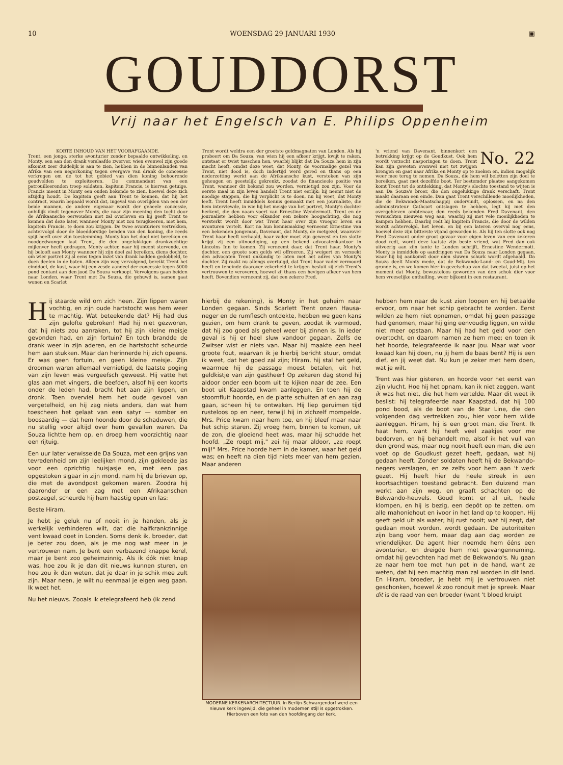10 WOENSDAG 29 JANUARI 1930 ▣
GOUDDORST
Vrij naar het Engelsch van E. Philips Oppenheim
KORTE INHOUD VAN HET VOORAFGAANDE.
Trent, een jonge, sterke avonturier zonder bepaalde ontwikkeling, en Monty, een aan den drank verslaafde zwerver, wien evenwel zijn goede afkomst zeer duidelijk is aan te zien, hebben in de binnenlanden van Afrika van een negerkoning tegen overgave van drank de concessie verkregen om de tot het gebied van dien koning behoorende goudvelden te exploiteeren. De commandant van een patrouilleerenden troep soldaten, kapitein Francis, is hiervan getuige. Francis meent in Monty een ouden bekende te zien, hoewel deze zich afzijdig houdt. De kapitein geeft aan Trent te kennen, dat hij het contract, waarin bepaald wordt dat, ingeval van overlijden van een der beide mannen, de andere eigenaar wordt der geheele concessie, onbillijk vindt tegenover Monty, die naar zijn meening den tocht door de Afrikaansche oerwouden niet zal overleven en hij geeft Trent te kennen dat deze later, wanneer Monty niet zou terugkeeren, met hem, kapitein Francis, te doen zou krijgen. De twee avonturiers vertrekken, achtervolgd door de bloeddorstige benden van den koning, die reeds spijt heeft over zijn toestemming. Monty kan het doel niet bereiken en noodgedwongen laat Trent, die den ongelukkigen drankzuchtige mijlenver heeft gedragen, Monty achter, naar hij meent stervende, en hij belooft aan Monty wanneer hij zijn doel zal bereiken, diens dochter, om wier portret zij al eens tegen inzet van drank hadden gedobbeld, te doen deelen in de baten. Alleen zijn weg vervolgend, bereikt Trent het einddoel, de kust, waar hij een zesde aandeel der concessie tegen 5000 pond contant aan den jood Da Souza verkoopt. Vervolgens gaan beiden naar Londen, waar Trent met Da Souza, die gehuwd is, samen gaat wonen en Scarlet
Trent wordt weldra een der grootste geldmagnaten van Londen. Als hij probeert om Da Souza, van wien hij een afkeer krijgt, kwijt te raken, ontstaat er twist tusschen hen, waarbij blijkt dat Da Souza hem in zijn macht heeft, omdat deze weet, dat Monty, de voormalige gezel van Trent, niet dood is, doch indertijd werd gered en thans op een nederzetting werkt aan de Afrikaansche kust, verstoken van zijn geheugen en geestelijk gekrenkt, zoodat de financieele positie van Trent, wanneer dit bekend zou worden, vernietigd zou zijn. Voor de eerste maal in zijn leven handelt Trent niet eerlijk: hij neemt niet de noodige stappen, die hij verplicht is te doen, nu hij weet, dat Monty leeft. Trent heeft inmiddels kennis gemaakt met een journaliste, die hem interviewde, in wie hij het meisje van het portret, Monty's dochter herkent, die den naam voert van Ernestine Wendermott. Trent en de journaliste hebben voor elkander een zekere hoogachting, die nog versterkt wordt door wat Trent haar over zijn vroeger leven en avonturen vertelt. Kort na hun kennismaking verneemt Ernestine van een bekenden jongeman, Davenant, dat Monty, de metgezel, waarover Trent haar heeft verhaald, haar vader moet zijn geweest en ten slotte krijgt zij een uitnoodiging, op een bekend advocatenkantoor in Lincolns Inn te komen. Zij verneemt daar, dat Trent haar, Monty's dochter, een groote som gelds wil offreeren. Zij weigert en verzoekt den advocaten Trent onkundig te laten met het adres van Monty's dochter. Zij raakt nu allengs overtuigd, dat Trent haar vader vermoord heeft en teneinde daarover zekerheid te krijgen besluit zij zich Trent's vertrouwen te veroveren, hoewel zij thans een hevigen afkeer van hem heeft. Bovendien verneemt zij, dat een zekere Fred,
No. 22 'n vriend van Davenant, binnenkort een betrekking krijgt op de Goudkust. Ook hem wordt verzocht nasporingen te doen. Trent kan zijn geweten evenwel niet tot zwijgen brengen en gaat naar Afrika en Monty op te zoeken en, indien mogelijk weer mee terug te nemen. Da Souza, die hem wil beletten zijn doel te bereiken, gaat met dezelfde boot. Ter bestemder plaatse aangekomen komt Trent tot de ontdekking, dat Monty's slechte toestand te wijten is aan Da Souza's broer, die den ongelukkige drank verschaft. Trent maakt daaraan een einde. Dan gaat Trent verschillende moeilijkheden, die de Bekwando-Maatschappij ondervindt, oplossen, en na den administrateur Cathcart ontslagen te hebben, legt hij met den overgebleven ambtenaar, den reeds bekenden Fred Davenant, den vereischten nieuwen weg aan, waarbij zij met vele moeilijkheden te kampen hebben. Daarbij redt hij kapitein Francis, die door de wilden wordt achtervolgd, het leven, en bij een lateren overval nog eens, hoewel deze zijn bitterste vijand geworden is. Als hij ten slotte ook nog Fred Davenant onder groot gevaar voor eigen leven van een zekeren dood redt, wordt deze laatste zijn beste vriend, wat Fred dan ook uitvoerig aan zijn tante te Londen schrijft, Ernestine Wendermott. Monty is inmiddels op aandringen van Da Souza naar Londen gegaan, waar hij bij aankomst door dien sluwen schurk wordt afgehaald. Da Souza deelt Monty mede, dat de Bekwando-Land- en Goud-Mij. ten gronde is, en we komen hier in gezelschap van dat tweetal, juist op het moment dat Monty, bewusteloos geworden van den schok dier voor hem vreeselijke onthulling, weer bijkomt in een restaurant.
Hij staarde wild om zich heen. Zijn lippen waren vochtig, en zijn oude hartstocht was hem weer te machtig. Wat beteekende dat? Hij had dus zijn gelofte gebroken! Had hij niet gezworen, dat hij niets zou aanraken, tot hij zijn kleine meisje gevonden had, en zijn fortuin? En toch brandde de drank weer in zijn aderen, en de hartstocht scheurde hem aan stukken. Maar dan herinnerde hij zich opeens. Er was geen fortuin, en geen kleine meisje. Zijn droomen waren allemaal vernietigd, de laatste poging van zijn leven was vergeefsch geweest. Hij vatte het glas aan met vingers, die beefden, alsof hij een koorts onder de leden had, bracht het aan zijn lippen, en dronk. Toen overviel hem het oude gevoel van vergetelheid, en hij zag niets anders, dan wat hem toescheen het gelaat van een satyr — somber en boosaardig — dat hem hoonde door de schaduwen, die nu stellig voor altijd over hem gevallen waren. Da Souza lichtte hem op, en droeg hem voorzichtig naar een rijtuig.
Een uur later verwisselde Da Souza, met een grijns van tevredenheid om zijn leelijken mond, zijn gekleede jas voor een opzichtig huisjasje en, met een pas opgestoken sigaar in zijn mond, nam hij de brieven op, die met de avondpost gekomen waren. Zoodra hij daaronder er een zag met een Afrikaanschen postzegel, scheurde hij hem haastig open en las:
Beste Hiram,
Je hebt je geluk nu of nooit in je handen, als je werkelijk verhinderen wilt, dat die halfkrankzinnige vent kwaad doet in Londen. Soms denk ik, broeder, dat je beter zou doen, als je me nog wat meer in je vertrouwen nam. Je bent een verbazend knappe kerel, maar je bent zoo geheimzinnig. Als ik óók niet knap was, hoe zou ik je dan dit nieuws kunnen sturen, en hoe zou ik dan weten, dat je daar in je schik mee zult zijn. Maar neen, je wilt nu eenmaal je eigen weg gaan. Ik weet het.
Nu het nieuws. Zooals ik etelegrafeerd heb (ik zend
hierbij de rekening), is Monty in het geheim naar Londen gegaan. Sinds Scarlett Trent onzen Hausa-neger en de rumflesch ontdekte, hebben we geen kans gezien, om hem drank te geven, zoodat ik vermoed, dat hij zoo goed als geheel weer bij zinnen is. In ieder geval is hij er heel sluw vandoor gegaan. Zelfs de Zwitser wist er niets van. Maar hij maakte een heel groote fout, waarvan ik je hierbij bericht stuur, omdat ik weet, dat het goed zal zijn; Hiram, hij stal het geld, waarmee hij de passage moest betalen, uit het geldkistje van zijn gastheer! Op zekeren dag stond hij aldoor onder een boom uit te kijken naar de zee. Een boot uit Kaapstad kwam aanleggen. En toen hij de stoomfluit hoorde, en de platte schuiten af en aan zag gaan, scheen hij te ontwaken. Hij liep geruimen tijd rusteloos op en neer, terwijl hij in zichzelf mompelde. Mrs. Price kwam naar hem toe, en hij bleef maar naar het schip staren. Zij vroeg hem, binnen te komen, uit de zon, die gloeiend heet was, maar hij schudde het hoofd. „Ze roept mij," zei hij maar aldoor, „ze roept mij!" Mrs. Price hoorde hem in de kamer, waar het geld was; en heeft na dien tijd niets meer van hem gezien. Maar anderen
MODERNE KERKENARCHITECTUUR. In Berlijn-Schwargendorf werd een nieuwe kerk ingewijd, die geheel in modernen stijl is opgetrokken. Hierboven een foto van den hoofdingang der kerk.
hebben hem naar de kust zien loopen en hij betaalde ervoor, om naar het schip gebracht te worden. Eerst wilden ze hem niet opnemen, omdat hij geen passage had genomen, maar hij ging eenvoudig liggen, en wilde niet meer opstaan. Maar hij had het geld voor den overtocht, en daarom namen ze hem mee; en toen ik het hoorde, telegrafeerde ik naar jou. Maar wat voor kwaad kan hij doen, nu jij hem de baas bent? Hij is een dief, en jij weet dat. Nu kun je zeker met hem doen, wat je wilt.
Trent was hier gisteren, en hoorde voor het eerst van zijn vlucht. Hoe hij het opnam, kan ik niet zeggen, want ik was het niet, die het hem vertelde. Maar dit weet ik beslist: hij telegrafeerde naar Kaapstad, dat hij 100 pond bood, als de boot van de Star Line, die den volgenden dag vertrekken zou, hier voor hem wilde aanleggen. Hiram, hij is een groot man, die Trent. Ik haat hem, want hij heeft veel zaakjes voor me bedorven, en hij behandelt me, alsof ik het vuil van den grond was, maar nog nooit heeft een man, die een voet op de Goudkust gezet heeft, gedaan, wat hij gedaan heeft. Zonder soldaten heeft hij de Bekwando-negers verslagen, en ze zelfs voor hem aan 't werk gezet. Hij heeft hier de heele streek in een koortsachtigen toestand gebracht. Een duizend man werkt aan zijn weg, en graaft schachten op de Bekwando-heuvels. Goud komt er al uit, heele klompen, en hij is bezig, een depôt op te zetten, om alle mahoniehout en ivoor in het land op te koopen. Hij geeft geld uit als water; hij rust nooit; wat hij zegt, dat gedaan moet worden, wordt gedaan. De autoriteiten zijn bang voor hem, maar dag aan dag worden ze vriendelijker. De agent hier noemde hem ééns een avonturier, en dreigde hem met gevangenneming, omdat hij gevochten had met de Bekwando's. Nu gaan ze naar hem toe met hun pet in de hand, want ze weten, dat hij een machtig man zal worden in dit land. En Hiram, broeder, je hebt mij je vertrouwen niet geschonken, hoewel ik zoo ronduit met je spreek. Maar dit is de raad van een broeder (want 't bloed kruipt